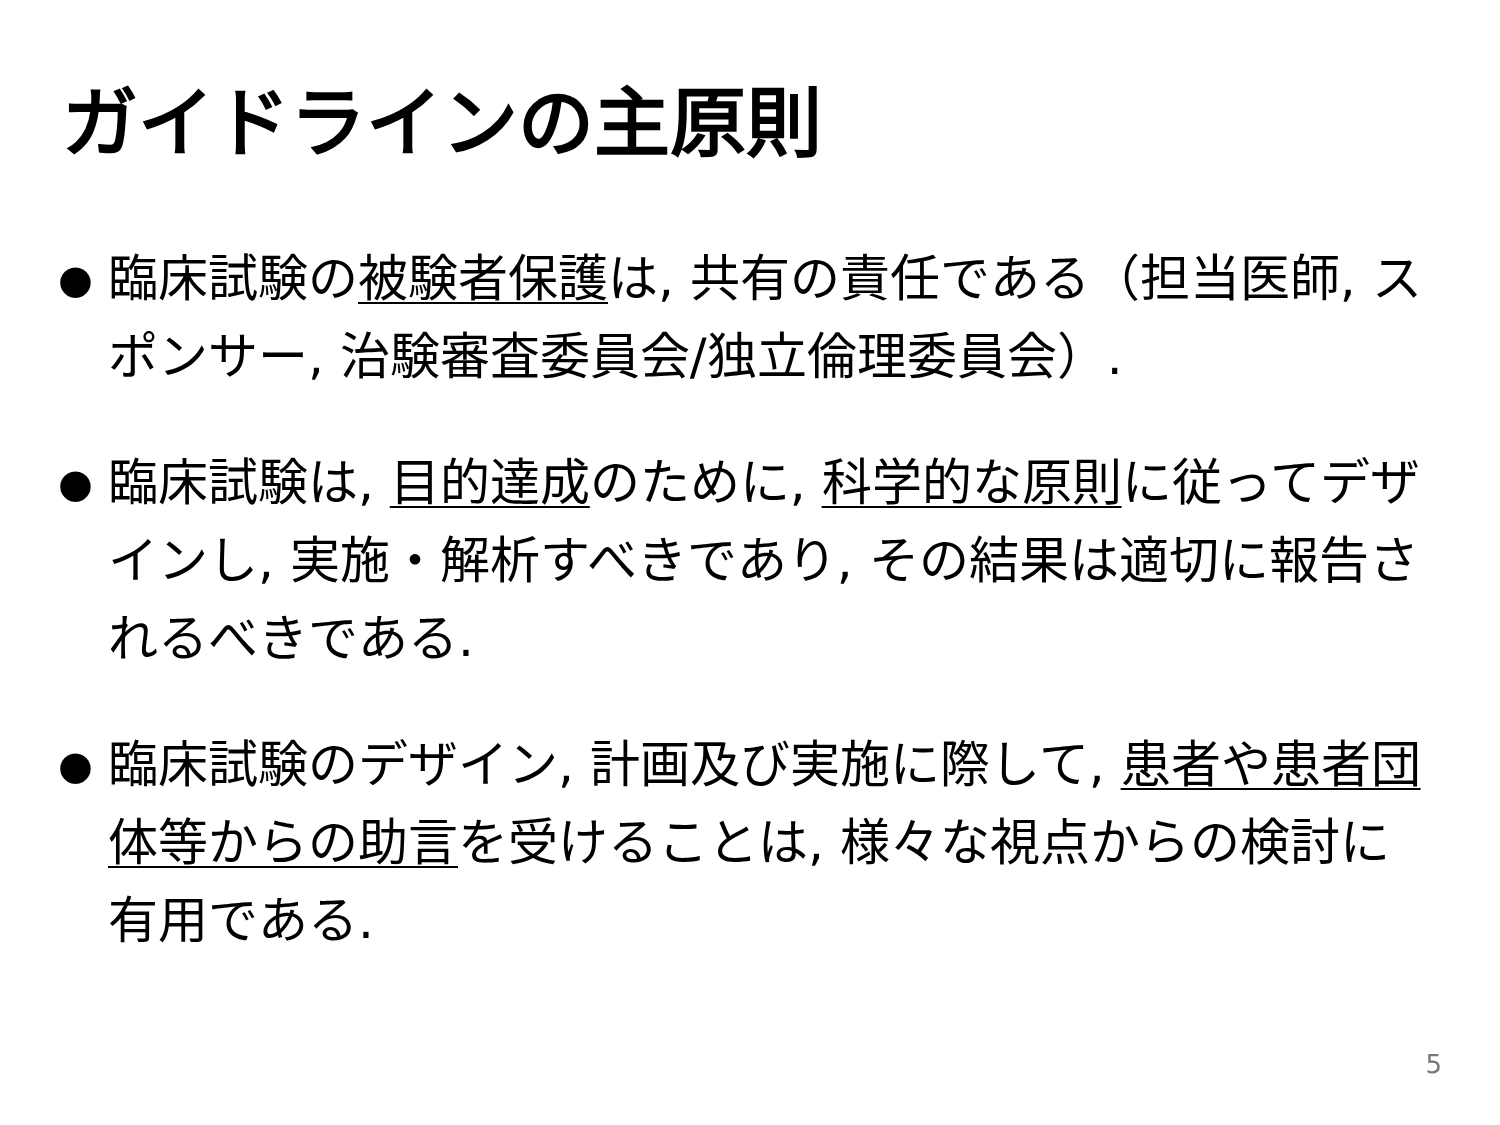ガイドラインの主原則
● 臨床試験の被験者保護は, 共有の責任である（担当医師, スポンサー, 治験審査委員会/独立倫理委員会）.
● 臨床試験は, 目的達成のために, 科学的な原則に従ってデザインし, 実施・解析すべきであり, その結果は適切に報告されるべきである.
● 臨床試験のデザイン, 計画及び実施に際して, 患者や患者団体等からの助言を受けることは, 様々な視点からの検討に有用である.
5